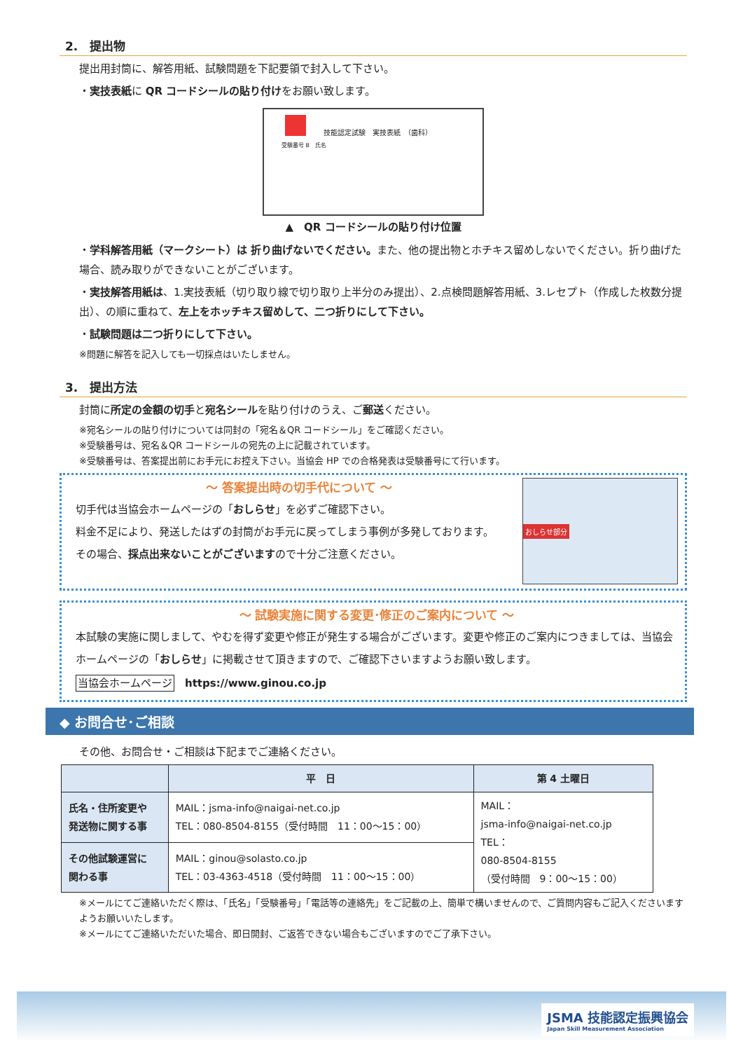2.　提出物
提出用封筒に、解答用紙、試験問題を下記要領で封入して下さい。
・実技表紙に QR コードシールの貼り付けをお願い致します。
技能認定試験　実技表紙　（歯科）
受験番号 B　氏名
▲　QR コードシールの貼り付け位置
・学科解答用紙（マークシート）は 折り曲げないでください。また、他の提出物とホチキス留めしないでください。折り曲げた場合、読み取りができないことがございます。
・実技解答用紙は、1.実技表紙（切り取り線で切り取り上半分のみ提出）、2.点検問題解答用紙、3.レセプト（作成した枚数分提出）、の順に重ねて、左上をホッチキス留めして、二つ折りにして下さい。
・試験問題は二つ折りにして下さい。
※問題に解答を記入しても一切採点はいたしません。
3.　提出方法
封筒に所定の金額の切手と宛名シールを貼り付けのうえ、ご郵送ください。
※宛名シールの貼り付けについては同封の「宛名＆QR コードシール」をご確認ください。
※受験番号は、宛名＆QR コードシールの宛先の上に記載されています。
※受験番号は、答案提出前にお手元にお控え下さい。当協会 HP での合格発表は受験番号にて行います。
～ 答案提出時の切手代について ～
切手代は当協会ホームページの「おしらせ」を必ずご確認下さい。
料金不足により、発送したはずの封筒がお手元に戻ってしまう事例が多発しております。
その場合、採点出来ないことがございますので十分ご注意ください。
おしらせ部分
～ 試験実施に関する変更･修正のご案内について ～
本試験の実施に関しまして、やむを得ず変更や修正が発生する場合がございます。変更や修正のご案内につきましては、当協会ホームページの「おしらせ」に掲載させて頂きますので、ご確認下さいますようお願い致します。
当協会ホームページ　https://www.ginou.co.jp
◆ お問合せ･ご相談
その他、お問合せ・ご相談は下記までご連絡ください。
| | 平 日 | 第 4 土曜日 |
| --- | --- | --- |
| 氏名・住所変更や 発送物に関する事 | MAIL：jsma-info@naigai-net.co.jp TEL：080-8504-8155（受付時間 11：00～15：00） | MAIL： jsma-info@naigai-net.co.jp TEL： 080-8504-8155 （受付時間 9：00～15：00） |
| その他試験運営に 関わる事 | MAIL：ginou@solasto.co.jp TEL：03-4363-4518（受付時間 11：00～15：00） | |
※メールにてご連絡いただく際は、「氏名」「受験番号」「電話等の連絡先」をご記載の上、簡単で構いませんので、ご質問内容もご記入くださいますようお願いいたします。
※メールにてご連絡いただいた場合、即日開封、ご返答できない場合もございますのでご了承下さい。
JSMA 技能認定振興協会
Japan Skill Measurement Association